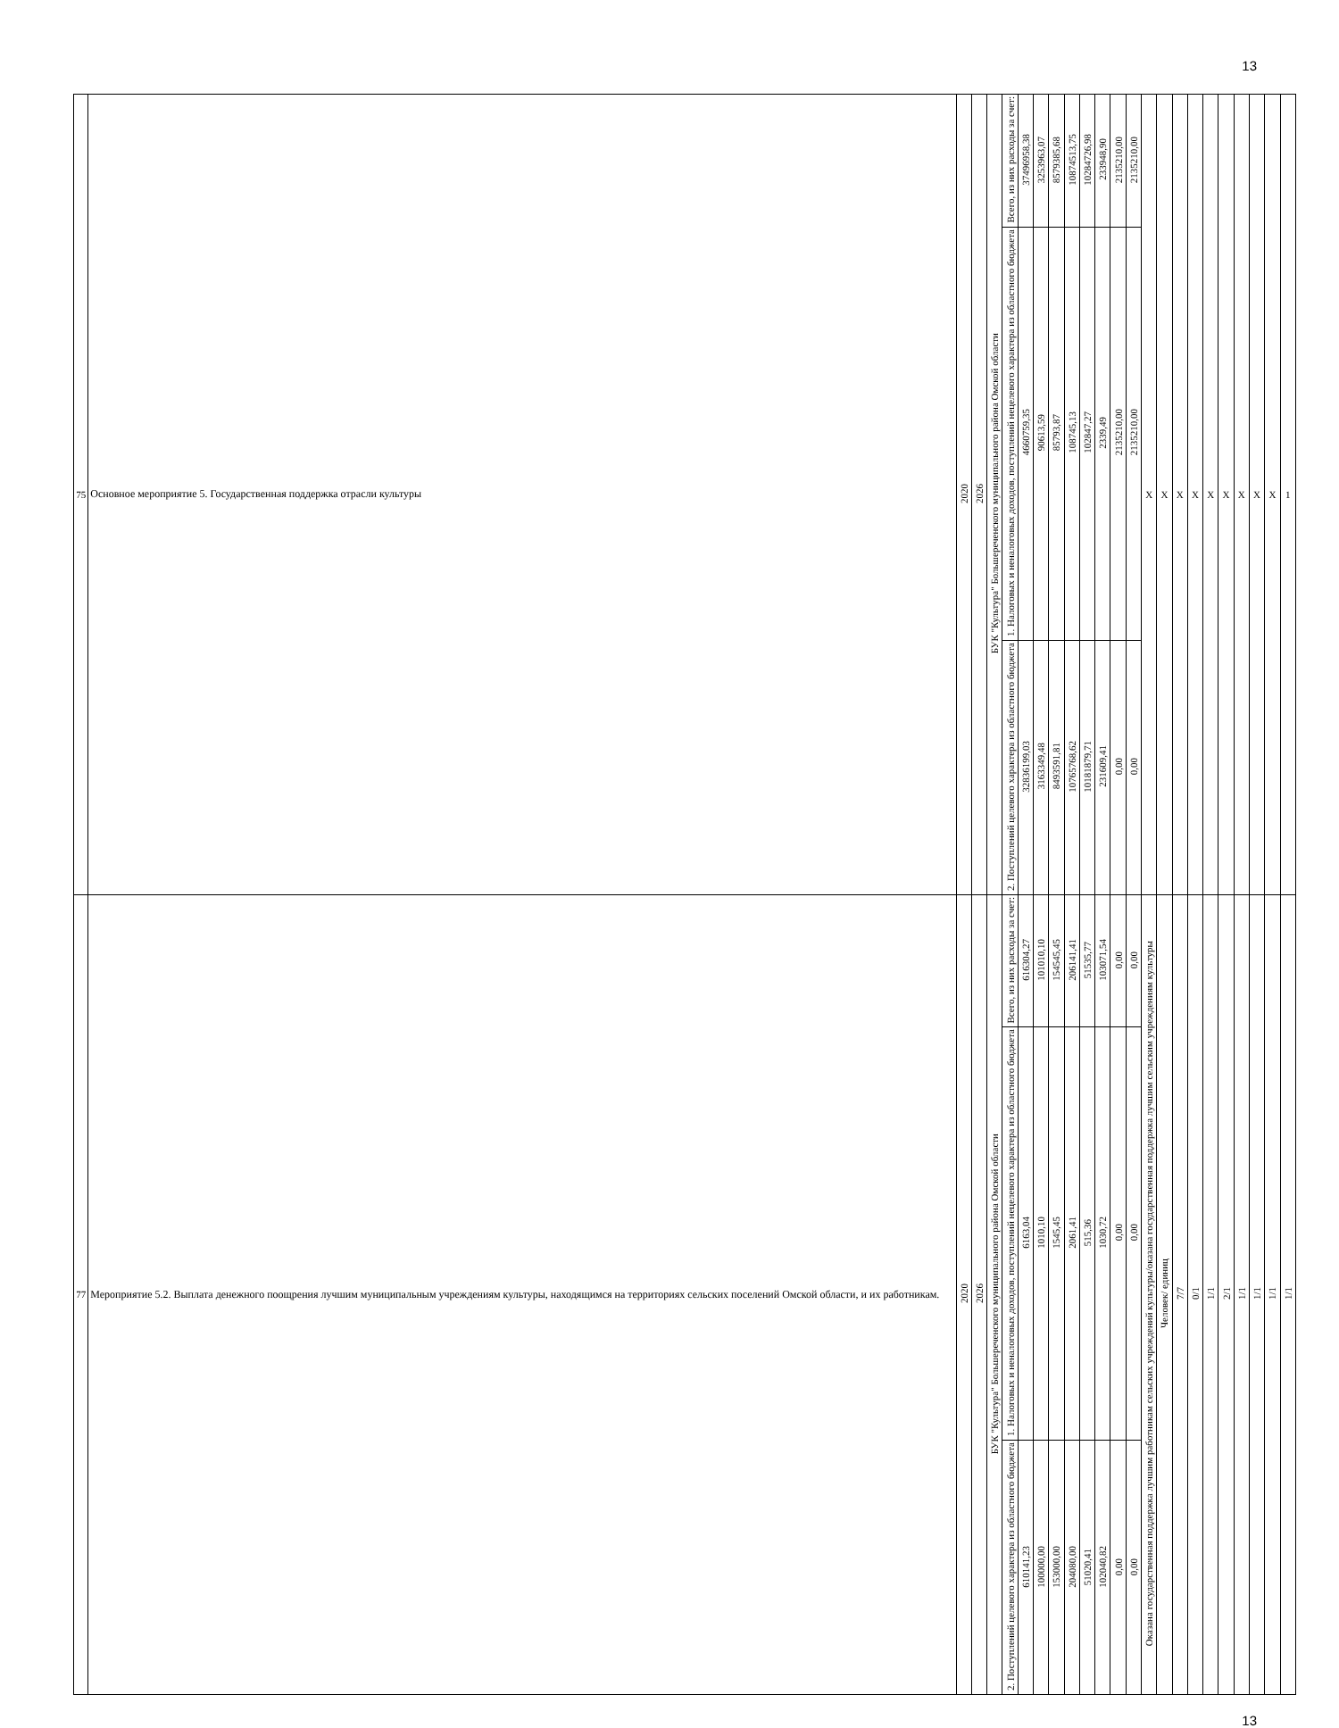13
| 75 | Основное мероприятие 5. Государственная поддержка отрасли культуры | 2020 | 2026 | БУК "Культура" Большереченского муниципального района Омской области | Всего, из них расходы за счет: | 37496958,38 | 3253963,07 | 8579385,68 | 10874513,75 | 10284726,98 | 233948,90 | 2135210,00 | 2135210,00 | X | X | X | X | X | X | X | X | X | 1 |
| | | | | | 1. Налоговых и неналоговых доходов, поступлений нецелевого характера из областного бюджета | 4660759,35 | 90613,59 | 85793,87 | 108745,13 | 102847,27 | 2339,49 | 2135210,00 | 2135210,00 | | | | | | | | | | |
| | | | | | 2. Поступлений целевого характера из областного бюджета | 32836199,03 | 3163349,48 | 8493591,81 | 10765768,62 | 10181879,71 | 231609,41 | 0,00 | 0,00 | | | | | | | | | | |
| 77 | Мероприятие 5.2. Выплата денежного поощрения лучшим муниципальным учреждениям культуры, находящимся на территориях сельских поселений Омской области, и их работникам. | 2020 | 2026 | БУК "Культура" Большереченского муниципального района Омской области | Всего, из них расходы за счет: | 616304,27 | 101010,10 | 154545,45 | 206141,41 | 51535,77 | 103071,54 | 0,00 | 0,00 | Оказана государственная поддержка лучшим работникам сельских учреждений культуры/оказана государственная поддержка лучшим сельским учреждениям культуры | Человек/ единиц | 7/7 | 0/1 | 1/1 | 2/1 | 1/1 | 1/1 | 1/1 | 1/1 |
| | | | | | 1. Налоговых и неналоговых доходов, поступлений нецелевого характера из областного бюджета | 6163,04 | 1010,10 | 1545,45 | 2061,41 | 515,36 | 1030,72 | 0,00 | 0,00 | | | | | | | | | | |
| | | | | | 2. Поступлений целевого характера из областного бюджета | 610141,23 | 100000,00 | 153000,00 | 204080,00 | 51020,41 | 102040,82 | 0,00 | 0,00 | | | | | | | | | | |
13